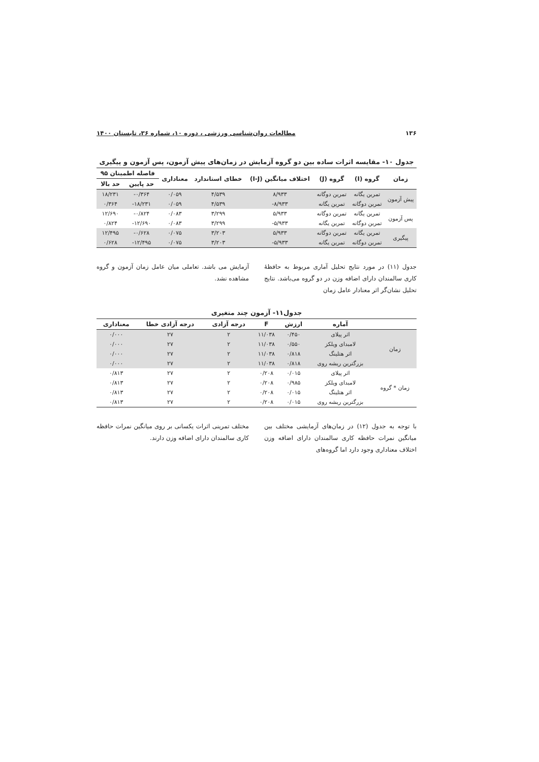۱۳۶ مطالعات روان‌شناسی ورزشی ، دوره ۱۰، شماره ۳۶، تابستان ۱۴۰۰
جدول ۱۰- مقایسه اثرات ساده بین دو گروه آزمایش در زمان‌های پیش آزمون، پس آزمون و پیگیری
| زمان | گروه (I) | گروه (J) | اختلاف میانگین (I-J) | خطای استاندارد | معناداری | فاصله اطمینان ۹۵ | |
| --- | --- | --- | --- | --- | --- | --- | --- |
| | | | | | | حد پایین | حد بالا |
| پیش آزمون | تمرین یگانه | تمرین دوگانه | ۸/۹۳۳ | ۴/۵۳۹ | ۰/۰۵۹ | ۰/۳۶۴- | ۱۸/۲۳۱ |
| | تمرین دوگانه | تمرین یگانه | ۸/۹۳۳- | ۴/۵۳۹ | ۰/۰۵۹ | ۱۸/۲۳۱- | ۰/۳۶۴ |
| پس آزمون | تمرین یگانه | تمرین دوگانه | ۵/۹۳۳ | ۳/۲۹۹ | ۰/۰۸۳ | ۰/۸۲۴- | ۱۲/۶۹۰ |
| | تمرین دوگانه | تمرین یگانه | ۵/۹۳۳- | ۳/۲۹۹ | ۰/۰۸۳ | ۱۲/۶۹۰- | ۰/۸۲۴ |
| پیگیری | تمرین یگانه | تمرین دوگانه | ۵/۹۳۳ | ۳/۲۰۳ | ۰/۰۷۵ | ۰/۶۲۸- | ۱۲/۴۹۵ |
| | تمرین دوگانه | تمرین یگانه | ۵/۹۳۳- | ۳/۲۰۳ | ۰/۰۷۵ | ۱۲/۴۹۵- | ۰/۶۲۸ |
جدول (۱۱) در مورد نتایج تحلیل آماری مربوط به حافظهٔ کاری سالمندان دارای اضافه وزن در دو گروه می‌باشد. نتایج تحلیل نشان‌گر اثر معنادار عامل زمان
آزمایش می باشد. تعاملی میان عامل زمان آزمون و گروه مشاهده نشد.
جدول۱۱- آزمون چند متغیری
| | آماره | ارزش | F | درجه آزادی | درجه آزادی خطا | معناداری |
| --- | --- | --- | --- | --- | --- | --- |
| زمان | اثر پیلای | ۰/۴۵۰ | ۱۱/۰۳۸ | ۲ | ۲۷ | ۰/۰۰۰ |
| | لامبدای ویلکز | ۰/۵۵۰ | ۱۱/۰۳۸ | ۲ | ۲۷ | ۰/۰۰۰ |
| | اثر هتلینگ | ۰/۸۱۸ | ۱۱/۰۳۸ | ۲ | ۲۷ | ۰/۰۰۰ |
| | بزرگترین ریشه روی | ۰/۸۱۸ | ۱۱/۰۳۸ | ۲ | ۲۷ | ۰/۰۰۰ |
| زمان * گروه | اثر پیلای | ۰/۰۱۵ | ۰/۲۰۸ | ۲ | ۲۷ | ۰/۸۱۳ |
| | لامبدای ویلکز | ۰/۹۸۵ | ۰/۲۰۸ | ۲ | ۲۷ | ۰/۸۱۳ |
| | اثر هتلینگ | ۰/۰۱۵ | ۰/۲۰۸ | ۲ | ۲۷ | ۰/۸۱۳ |
| | بزرگترین ریشه روی | ۰/۰۱۵ | ۰/۲۰۸ | ۲ | ۲۷ | ۰/۸۱۳ |
با توجه به جدول (۱۲) در زمان‌های آزمایشی مختلف بین میانگین نمرات حافظه کاری سالمندان دارای اضافه وزن اختلاف معناداری وجود دارد اما گروه‌های
مختلف تمرینی اثرات یکسانی بر روی میانگین نمرات حافظه کاری سالمندان دارای اضافه وزن دارند.